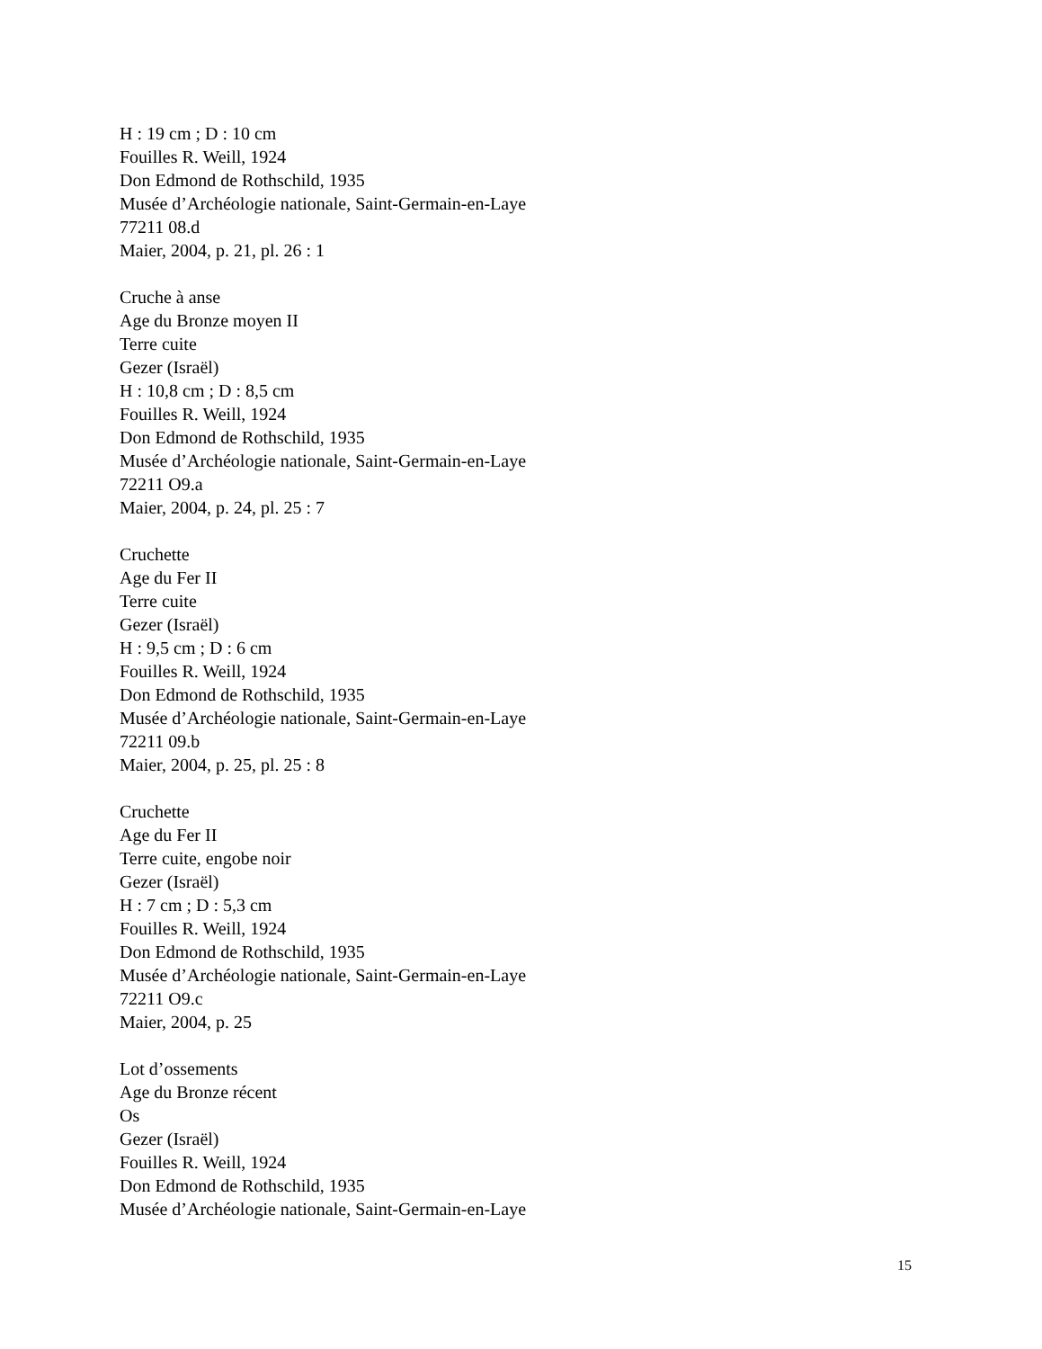H : 19 cm ; D : 10 cm
Fouilles R. Weill, 1924
Don Edmond de Rothschild, 1935
Musée d’Archéologie nationale, Saint-Germain-en-Laye
77211 08.d
Maier, 2004, p. 21, pl. 26 : 1
Cruche à anse
Age du Bronze moyen II
Terre cuite
Gezer (Israël)
H : 10,8 cm ; D : 8,5 cm
Fouilles R. Weill, 1924
Don Edmond de Rothschild, 1935
Musée d’Archéologie nationale, Saint-Germain-en-Laye
72211 O9.a
Maier, 2004, p. 24, pl. 25 : 7
Cruchette
Age du Fer II
Terre cuite
Gezer (Israël)
H : 9,5 cm ; D : 6 cm
Fouilles R. Weill, 1924
Don Edmond de Rothschild, 1935
Musée d’Archéologie nationale, Saint-Germain-en-Laye
72211 09.b
Maier, 2004, p. 25, pl. 25 : 8
Cruchette
Age du Fer II
Terre cuite, engobe noir
Gezer (Israël)
H : 7 cm ; D : 5,3 cm
Fouilles R. Weill, 1924
Don Edmond de Rothschild, 1935
Musée d’Archéologie nationale, Saint-Germain-en-Laye
72211 O9.c
Maier, 2004, p. 25
Lot d’ossements
Age du Bronze récent
Os
Gezer (Israël)
Fouilles R. Weill, 1924
Don Edmond de Rothschild, 1935
Musée d’Archéologie nationale, Saint-Germain-en-Laye
15